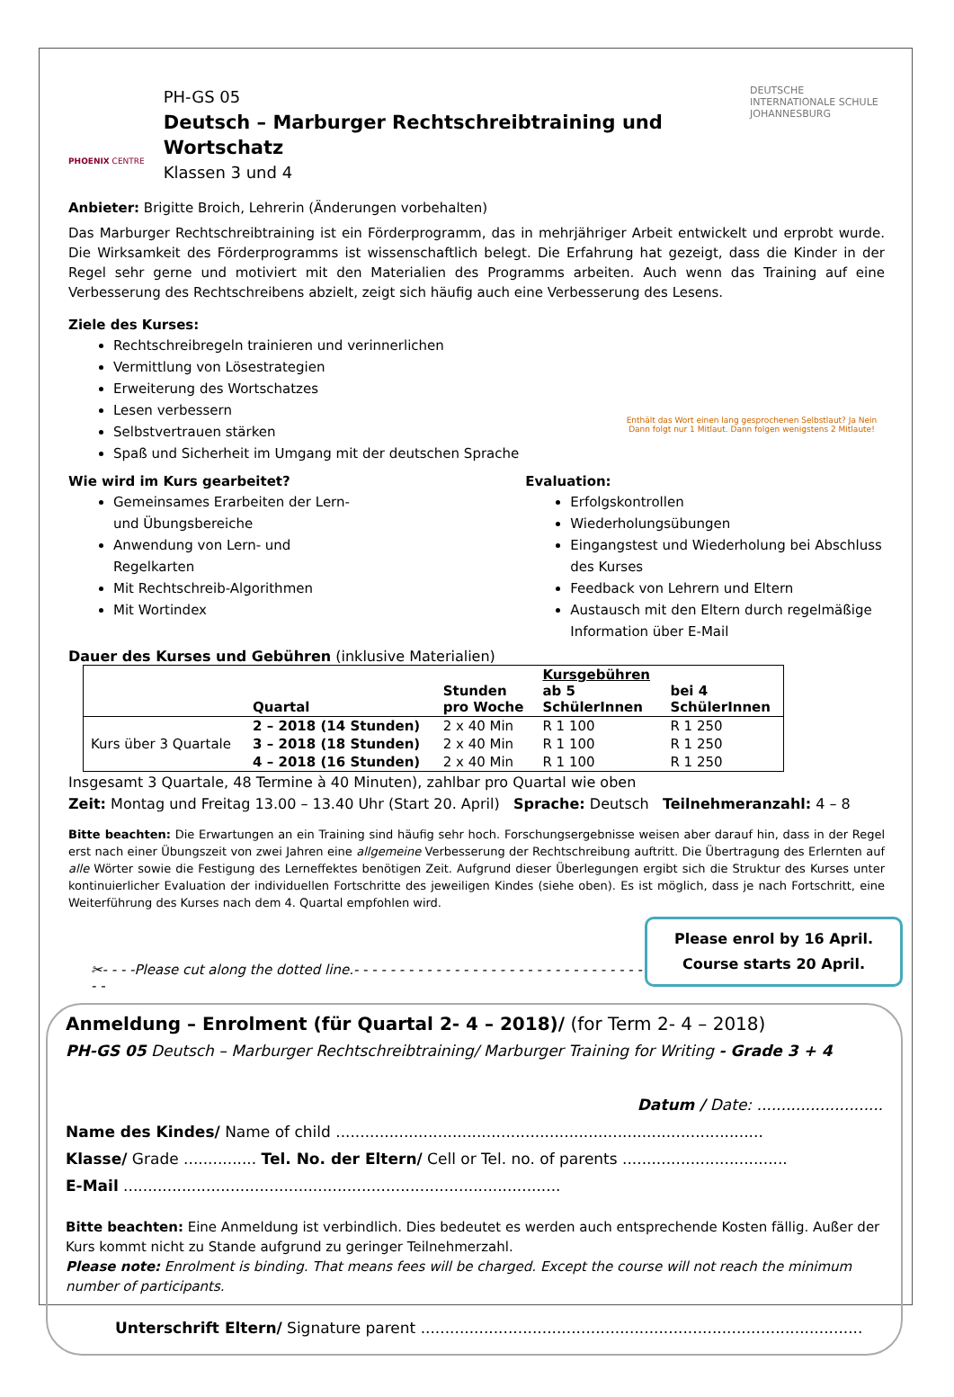PHOENIX CENTRE
PH-GS 05
Deutsch – Marburger Rechtschreibtraining und Wortschatz
Klassen 3 und 4
DEUTSCHE INTERNATIONALE SCHULE JOHANNESBURG
Anbieter: Brigitte Broich, Lehrerin (Änderungen vorbehalten)
Das Marburger Rechtschreibtraining ist ein Förderprogramm, das in mehrjähriger Arbeit entwickelt und erprobt wurde. Die Wirksamkeit des Förderprogramms ist wissenschaftlich belegt. Die Erfahrung hat gezeigt, dass die Kinder in der Regel sehr gerne und motiviert mit den Materialien des Programms arbeiten. Auch wenn das Training auf eine Verbesserung des Rechtschreibens abzielt, zeigt sich häufig auch eine Verbesserung des Lesens.
Ziele des Kurses:
Rechtschreibregeln trainieren und verinnerlichen
Vermittlung von Lösestrategien
Erweiterung des Wortschatzes
Lesen verbessern
Selbstvertrauen stärken
Spaß und Sicherheit im Umgang mit der deutschen Sprache
Enthält das Wort einen lang gesprochenen Selbstlaut? Ja Nein
Dann folgt nur 1 Mitlaut. Dann folgen wenigstens 2 Mitlaute!
Wie wird im Kurs gearbeitet?
Gemeinsames Erarbeiten der Lern- und Übungsbereiche
Anwendung von Lern- und Regelkarten
Mit Rechtschreib-Algorithmen
Mit Wortindex
Evaluation:
Erfolgskontrollen
Wiederholungsübungen
Eingangstest und Wiederholung bei Abschluss des Kurses
Feedback von Lehrern und Eltern
Austausch mit den Eltern durch regelmäßige Information über E-Mail
Dauer des Kurses und Gebühren (inklusive Materialien)
| | Quartal | Stunden pro Woche | Kursgebühren ab 5 SchülerInnen | bei 4 SchülerInnen |
| --- | --- | --- | --- | --- |
| Kurs über 3 Quartale | 2 – 2018 (14 Stunden) | 2 x 40 Min | R 1 100 | R 1 250 |
| | 3 – 2018 (18 Stunden) | 2 x 40 Min | R 1 100 | R 1 250 |
| | 4 – 2018 (16 Stunden) | 2 x 40 Min | R 1 100 | R 1 250 |
Insgesamt 3 Quartale, 48 Termine à 40 Minuten), zahlbar pro Quartal wie oben
Zeit: Montag und Freitag 13.00 – 13.40 Uhr (Start 20. April) Sprache: Deutsch Teilnehmeranzahl: 4 – 8
Bitte beachten: Die Erwartungen an ein Training sind häufig sehr hoch. Forschungsergebnisse weisen aber darauf hin, dass in der Regel erst nach einer Übungszeit von zwei Jahren eine allgemeine Verbesserung der Rechtschreibung auftritt. Die Übertragung des Erlernten auf alle Wörter sowie die Festigung des Lerneffektes benötigen Zeit. Aufgrund dieser Überlegungen ergibt sich die Struktur des Kurses unter kontinuierlicher Evaluation der individuellen Fortschritte des jeweiligen Kindes (siehe oben). Es ist möglich, dass je nach Fortschritt, eine Weiterführung des Kurses nach dem 4. Quartal empfohlen wird.
Please enrol by 16 April.
Course starts 20 April.
✂- - - -Please cut along the dotted line.- - - - - - - - - - - - - - - - - - - - - - - - - - - - - - - - - -
Anmeldung – Enrolment (für Quartal 2- 4 – 2018)/ (for Term 2- 4 – 2018)
PH-GS 05 Deutsch – Marburger Rechtschreibtraining/ Marburger Training for Writing - Grade 3 + 4
Datum / Date: ..........................
Name des Kindes/ Name of child ........................................................................................
Klasse/ Grade ............... Tel. No. der Eltern/ Cell or Tel. no. of parents ..................................
E-Mail ..........................................................................................
Bitte beachten: Eine Anmeldung ist verbindlich. Dies bedeutet es werden auch entsprechende Kosten fällig. Außer der Kurs kommt nicht zu Stande aufgrund zu geringer Teilnehmerzahl.
Please note: Enrolment is binding. That means fees will be charged. Except the course will not reach the minimum number of participants.
Unterschrift Eltern/ Signature parent ...........................................................................................